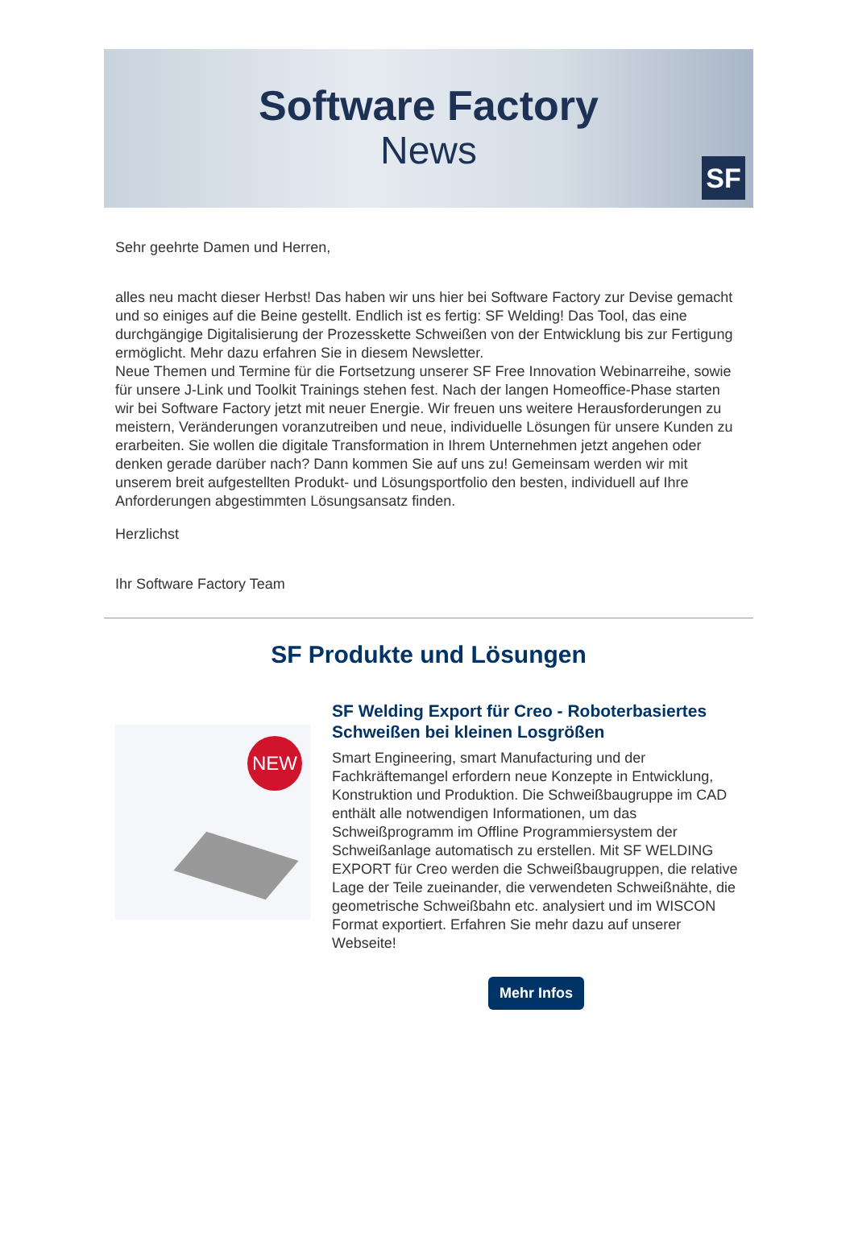Software Factory
News
SF
Sehr geehrte Damen und Herren,
alles neu macht dieser Herbst! Das haben wir uns hier bei Software Factory zur Devise gemacht und so einiges auf die Beine gestellt. Endlich ist es fertig: SF Welding! Das Tool, das eine durchgängige Digitalisierung der Prozesskette Schweißen von der Entwicklung bis zur Fertigung ermöglicht. Mehr dazu erfahren Sie in diesem Newsletter.
Neue Themen und Termine für die Fortsetzung unserer SF Free Innovation Webinarreihe, sowie für unsere J-Link und Toolkit Trainings stehen fest. Nach der langen Homeoffice-Phase starten wir bei Software Factory jetzt mit neuer Energie. Wir freuen uns weitere Herausforderungen zu meistern, Veränderungen voranzutreiben und neue, individuelle Lösungen für unsere Kunden zu erarbeiten. Sie wollen die digitale Transformation in Ihrem Unternehmen jetzt angehen oder denken gerade darüber nach? Dann kommen Sie auf uns zu! Gemeinsam werden wir mit unserem breit aufgestellten Produkt- und Lösungsportfolio den besten, individuell auf Ihre Anforderungen abgestimmten Lösungsansatz finden.
Herzlichst
Ihr Software Factory Team
SF Produkte und Lösungen
NEW
SF Welding Export für Creo - Roboterbasiertes Schweißen bei kleinen Losgrößen
Smart Engineering, smart Manufacturing und der Fachkräftemangel erfordern neue Konzepte in Entwicklung, Konstruktion und Produktion. Die Schweißbaugruppe im CAD enthält alle notwendigen Informationen, um das Schweißprogramm im Offline Programmiersystem der Schweißanlage automatisch zu erstellen. Mit SF WELDING EXPORT für Creo werden die Schweißbaugruppen, die relative Lage der Teile zueinander, die verwendeten Schweißnähte, die geometrische Schweißbahn etc. analysiert und im WISCON Format exportiert. Erfahren Sie mehr dazu auf unserer Webseite!
Mehr Infos